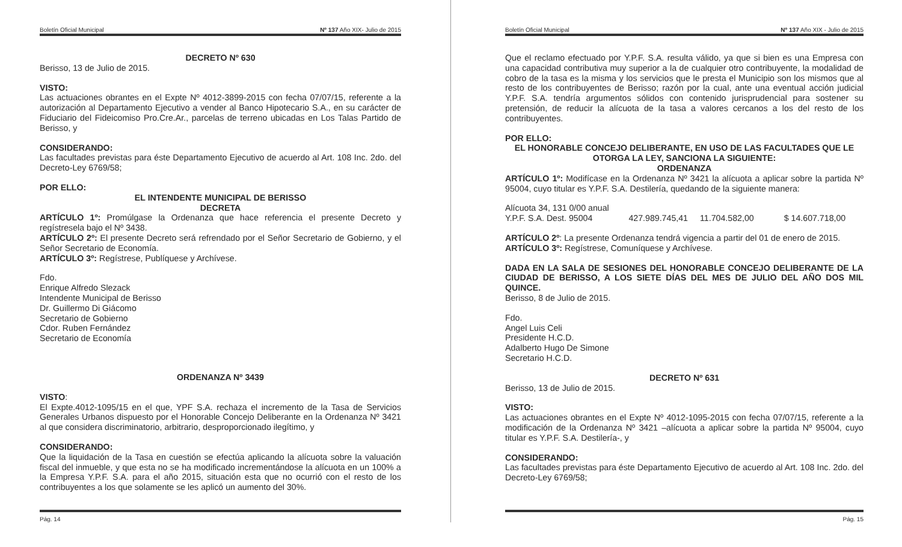Boletín Oficial Municipal Nº 137 Año XIX- Julio de 2015
DECRETO Nº 630
Berisso, 13 de Julio de 2015.
VISTO:
Las actuaciones obrantes en el Expte Nº 4012-3899-2015 con fecha 07/07/15, referente a la autorización al Departamento Ejecutivo a vender al Banco Hipotecario S.A., en su carácter de Fiduciario del Fideicomiso Pro.Cre.Ar., parcelas de terreno ubicadas en Los Talas Partido de Berisso, y
CONSIDERANDO:
Las facultades previstas para éste Departamento Ejecutivo de acuerdo al Art. 108 Inc. 2do. del Decreto-Ley 6769/58;
POR ELLO:
EL INTENDENTE MUNICIPAL DE BERISSO
DECRETA
ARTÍCULO 1º: Promúlgase la Ordenanza que hace referencia el presente Decreto y regístresela bajo el Nº 3438.
ARTÍCULO 2º: El presente Decreto será refrendado por el Señor Secretario de Gobierno, y el Señor Secretario de Economía.
ARTÍCULO 3º: Regístrese, Publíquese y Archívese.
Fdo.
Enrique Alfredo Slezack
Intendente Municipal de Berisso
Dr. Guillermo Di Giácomo
Secretario de Gobierno
Cdor. Ruben Fernández
Secretario de Economía
ORDENANZA Nº 3439
VISTO:
El Expte.4012-1095/15 en el que, YPF S.A. rechaza el incremento de la Tasa de Servicios Generales Urbanos dispuesto por el Honorable Concejo Deliberante en la Ordenanza Nº 3421 al que considera discriminatorio, arbitrario, desproporcionado ilegítimo, y
CONSIDERANDO:
Que la liquidación de la Tasa en cuestión se efectúa aplicando la alícuota sobre la valuación fiscal del inmueble, y que esta no se ha modificado incrementándose la alícuota en un 100% a la Empresa Y.P.F. S.A. para el año 2015, situación esta que no ocurrió con el resto de los contribuyentes a los que solamente se les aplicó un aumento del 30%.
Pág. 14
Boletín Oficial Municipal Nº 137 Año XIX - Julio de 2015
Que el reclamo efectuado por Y.P.F. S.A. resulta válido, ya que si bien es una Empresa con una capacidad contributiva muy superior a la de cualquier otro contribuyente, la modalidad de cobro de la tasa es la misma y los servicios que le presta el Municipio son los mismos que al resto de los contribuyentes de Berisso; razón por la cual, ante una eventual acción judicial Y.P.F. S.A. tendría argumentos sólidos con contenido jurisprudencial para sostener su pretensión, de reducir la alícuota de la tasa a valores cercanos a los del resto de los contribuyentes.
POR ELLO:
EL HONORABLE CONCEJO DELIBERANTE, EN USO DE LAS FACULTADES QUE LE OTORGA LA LEY, SANCIONA LA SIGUIENTE:
ORDENANZA
ARTÍCULO 1º: Modifícase en la Ordenanza Nº 3421 la alícuota a aplicar sobre la partida Nº 95004, cuyo titular es Y.P.F. S.A. Destilería, quedando de la siguiente manera:
| Alícuota 34, 131 0/00 anual | | | |
| Y.P.F. S.A. Dest. 95004 | 427.989.745,41 | 11.704.582,00 | $ 14.607.718,00 |
ARTÍCULO 2º: La presente Ordenanza tendrá vigencia a partir del 01 de enero de 2015.
ARTÍCULO 3º: Regístrese, Comuníquese y Archívese.
DADA EN LA SALA DE SESIONES DEL HONORABLE CONCEJO DELIBERANTE DE LA CIUDAD DE BERISSO, A LOS SIETE DÍAS DEL MES DE JULIO DEL AÑO DOS MIL QUINCE.
Berisso, 8 de Julio de 2015.
Fdo.
Angel Luis Celi
Presidente H.C.D.
Adalberto Hugo De Simone
Secretario H.C.D.
DECRETO Nº 631
Berisso, 13 de Julio de 2015.
VISTO:
Las actuaciones obrantes en el Expte Nº 4012-1095-2015 con fecha 07/07/15, referente a la modificación de la Ordenanza Nº 3421 –alícuota a aplicar sobre la partida Nº 95004, cuyo titular es Y.P.F. S.A. Destilería-, y
CONSIDERANDO:
Las facultades previstas para éste Departamento Ejecutivo de acuerdo al Art. 108 Inc. 2do. del Decreto-Ley 6769/58;
Pág. 15